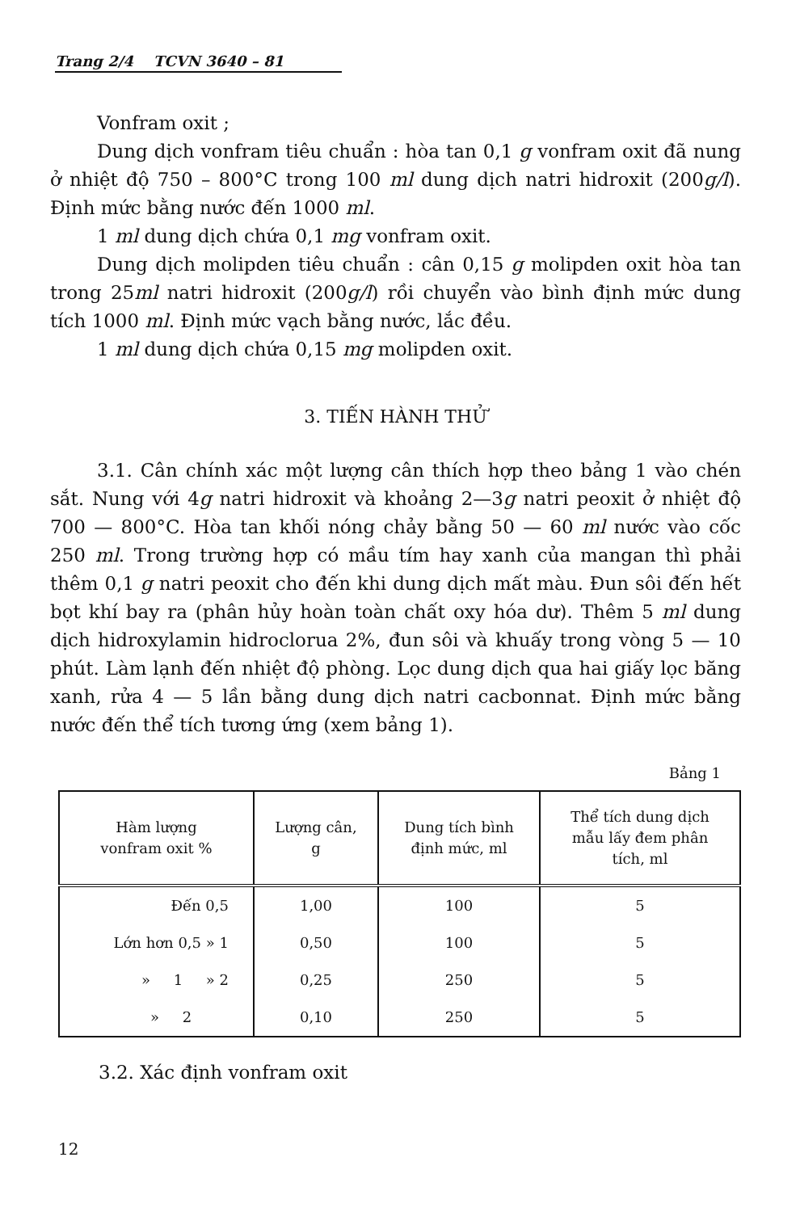Trang 2/4 TCVN 3640 – 81
Vonfram oxit ;
Dung dịch vonfram tiêu chuẩn : hòa tan 0,1 g vonfram oxit đã nung ở nhiệt độ 750 – 800°C trong 100 ml dung dịch natri hidroxit (200g/l). Định mức bằng nước đến 1000 ml.
1 ml dung dịch chứa 0,1 mg vonfram oxit.
Dung dịch molipden tiêu chuẩn : cân 0,15 g molipden oxit hòa tan trong 25ml natri hidroxit (200g/l) rồi chuyển vào bình định mức dung tích 1000 ml. Định mức vạch bằng nước, lắc đều.
1 ml dung dịch chứa 0,15 mg molipden oxit.
3. TIẾN HÀNH THỬ
3.1. Cân chính xác một lượng cân thích hợp theo bảng 1 vào chén sắt. Nung với 4g natri hidroxit và khoảng 2—3g natri peoxit ở nhiệt độ 700 — 800°C. Hòa tan khối nóng chảy bằng 50 — 60 ml nước vào cốc 250 ml. Trong trường hợp có mầu tím hay xanh của mangan thì phải thêm 0,1 g natri peoxit cho đến khi dung dịch mất màu. Đun sôi đến hết bọt khí bay ra (phân hủy hoàn toàn chất oxy hóa dư). Thêm 5 ml dung dịch hidroxylamin hidroclorua 2%, đun sôi và khuấy trong vòng 5 — 10 phút. Làm lạnh đến nhiệt độ phòng. Lọc dung dịch qua hai giấy lọc băng xanh, rửa 4 — 5 lần bằng dung dịch natri cacbonnat. Định mức bằng nước đến thể tích tương ứng (xem bảng 1).
Bảng 1
| Hàm lượng vonfram oxit % | Lượng cân, g | Dung tích bình định mức, ml | Thể tích dung dịch mẫu lấy đem phân tích, ml |
| --- | --- | --- | --- |
| Đến 0,5 | 1,00 | 100 | 5 |
| Lớn hơn 0,5 » 1 | 0,50 | 100 | 5 |
| » 1 » 2 | 0,25 | 250 | 5 |
| » 2 | 0,10 | 250 | 5 |
3.2. Xác định vonfram oxit
12